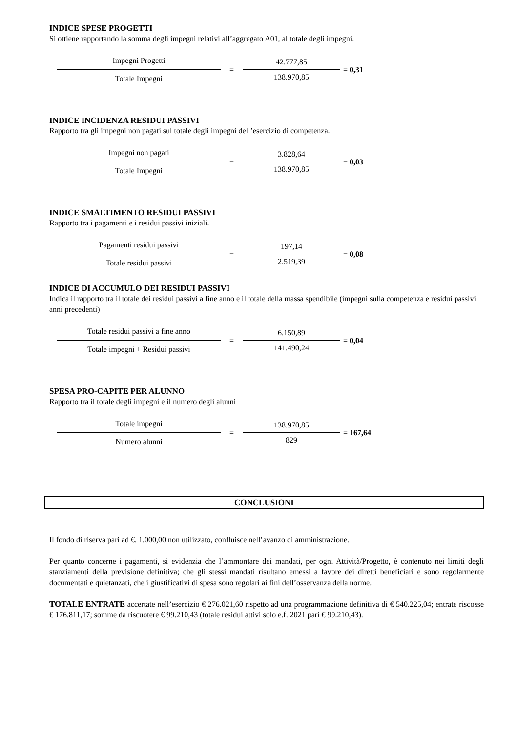INDICE SPESE PROGETTI
Si ottiene rapportando la somma degli impegni relativi all’aggregato A01, al totale degli impegni.
Impegni Progetti
Totale Impegni
=
42.777,85
138.970,85
= 0,31
INDICE INCIDENZA RESIDUI PASSIVI
Rapporto tra gli impegni non pagati sul totale degli impegni dell’esercizio di competenza.
Impegni non pagati
Totale Impegni
=
3.828,64
138.970,85
= 0,03
INDICE SMALTIMENTO RESIDUI PASSIVI
Rapporto tra i pagamenti e i residui passivi iniziali.
Pagamenti residui passivi
Totale residui passivi
=
197,14
2.519,39
= 0,08
INDICE DI ACCUMULO DEI RESIDUI PASSIVI
Indica il rapporto tra il totale dei residui passivi a fine anno e il totale della massa spendibile (impegni sulla competenza e residui passivi anni precedenti)
Totale residui passivi a fine anno
Totale impegni + Residui passivi
=
6.150,89
141.490,24
= 0,04
SPESA PRO-CAPITE PER ALUNNO
Rapporto tra il totale degli impegni e il numero degli alunni
Totale impegni
Numero alunni
=
138.970,85
829
= 167,64
CONCLUSIONI
Il fondo di riserva pari ad €. 1.000,00 non utilizzato, confluisce nell’avanzo di amministrazione.
Per quanto concerne i pagamenti, si evidenzia che l’ammontare dei mandati, per ogni Attività/Progetto, è contenuto nei limiti degli stanziamenti della previsione definitiva; che gli stessi mandati risultano emessi a favore dei diretti beneficiari e sono regolarmente documentati e quietanzati, che i giustificativi di spesa sono regolari ai fini dell’osservanza della norme.
TOTALE ENTRATE accertate nell’esercizio € 276.021,60 rispetto ad una programmazione definitiva di € 540.225,04; entrate riscosse € 176.811,17; somme da riscuotere € 99.210,43 (totale residui attivi solo e.f. 2021 pari € 99.210,43).